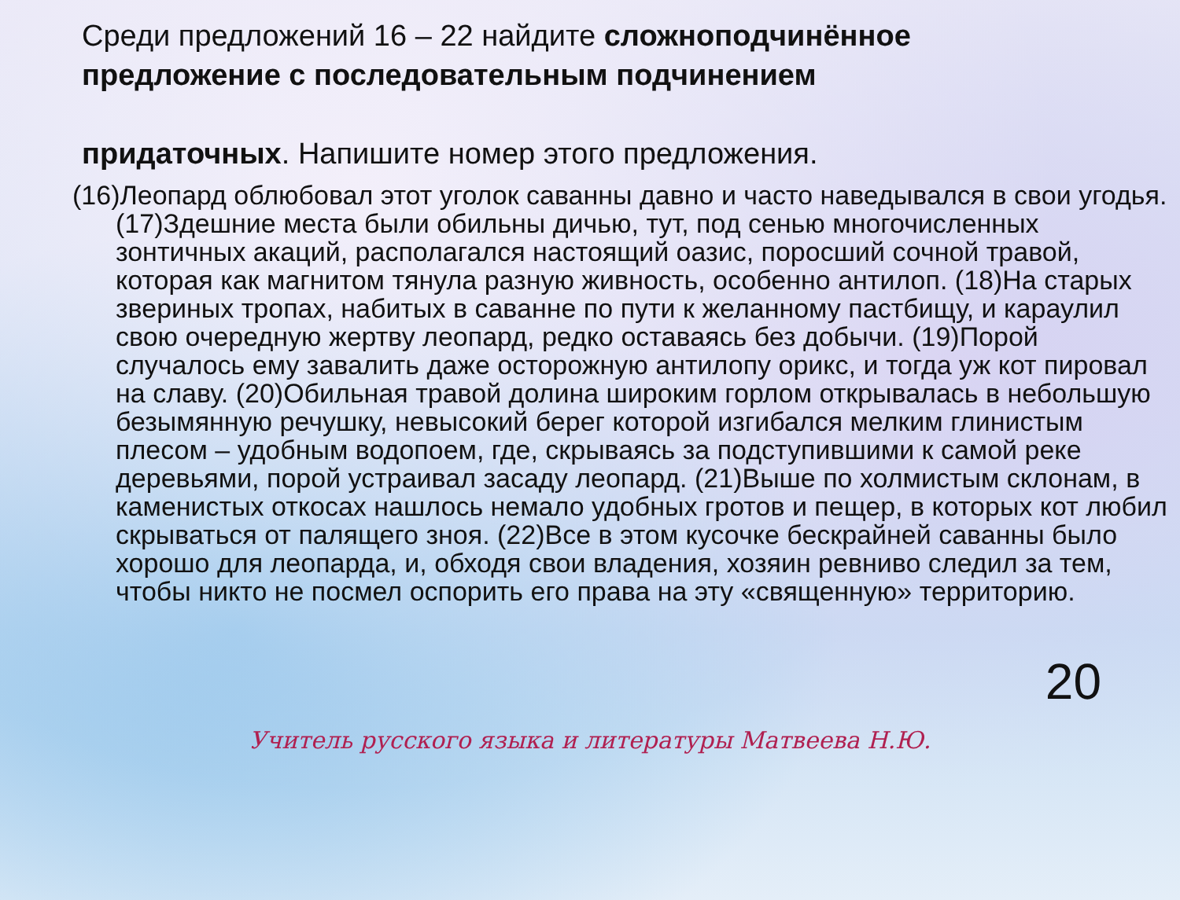Среди предложений 16 – 22 найдите сложноподчинённое предложение с последовательным подчинением
придаточных. Напишите номер этого предложения.
(16)Леопард облюбовал этот уголок саванны давно и часто наведывался в свои угодья. (17)Здешние места были обильны дичью, тут, под сенью многочисленных зонтичных акаций, располагался настоящий оазис, поросший сочной травой, которая как магнитом тянула разную живность, особенно антилоп. (18)На старых звериных тропах, набитых в саванне по пути к желанному пастбищу, и караулил свою очередную жертву леопард, редко оставаясь без добычи. (19)Порой случалось ему завалить даже осторожную антилопу орикс, и тогда уж кот пировал на славу. (20)Обильная травой долина широким горлом открывалась в небольшую безымянную речушку, невысокий берег которой изгибался мелким глинистым плесом – удобным водопоем, где, скрываясь за подступившими к самой реке деревьями, порой устраивал засаду леопард. (21)Выше по холмистым склонам, в каменистых откосах нашлось немало удобных гротов и пещер, в которых кот любил скрываться от палящего зноя. (22)Все в этом кусочке бескрайней саванны было хорошо для леопарда, и, обходя свои владения, хозяин ревниво следил за тем, чтобы никто не посмел оспорить его права на эту «священную» территорию.
20
Учитель русского языка и литературы Матвеева Н.Ю.